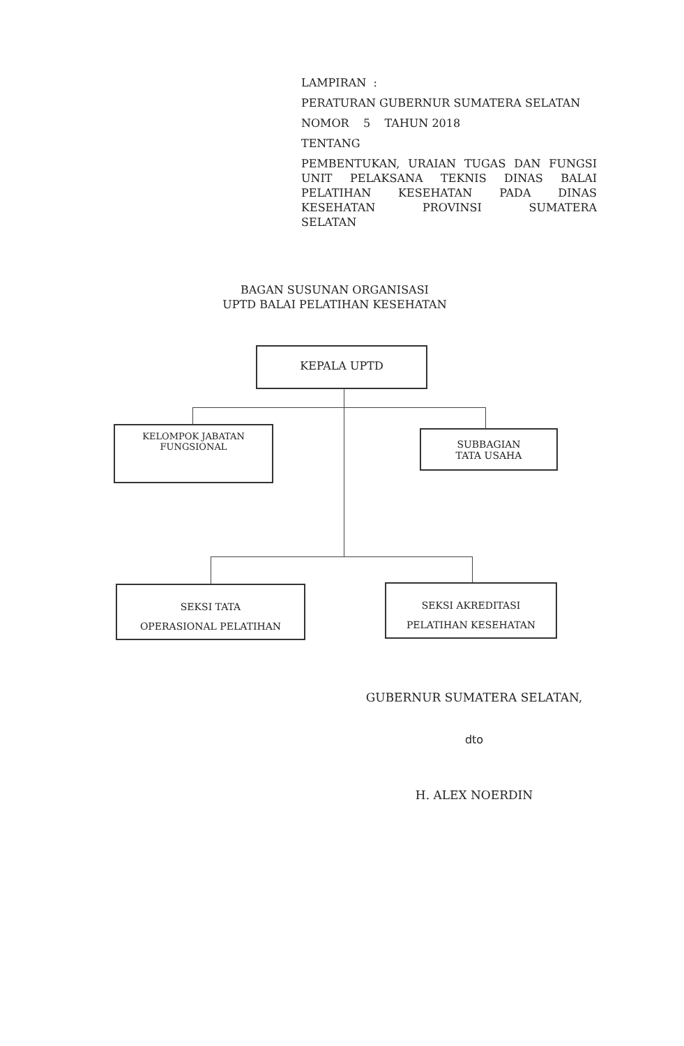LAMPIRAN :
PERATURAN GUBERNUR SUMATERA SELATAN
NOMOR 5 TAHUN 2018
TENTANG
PEMBENTUKAN, URAIAN TUGAS DAN FUNGSI UNIT PELAKSANA TEKNIS DINAS BALAI PELATIHAN KESEHATAN PADA DINAS KESEHATAN PROVINSI SUMATERA
SELATAN
BAGAN SUSUNAN ORGANISASI
UPTD BALAI PELATIHAN KESEHATAN
KEPALA UPTD
KELOMPOK JABATAN
FUNGSIONAL
SUBBAGIAN
TATA USAHA
SEKSI TATA
OPERASIONAL PELATIHAN
SEKSI AKREDITASI
PELATIHAN KESEHATAN
GUBERNUR SUMATERA SELATAN,
dto
H. ALEX NOERDIN